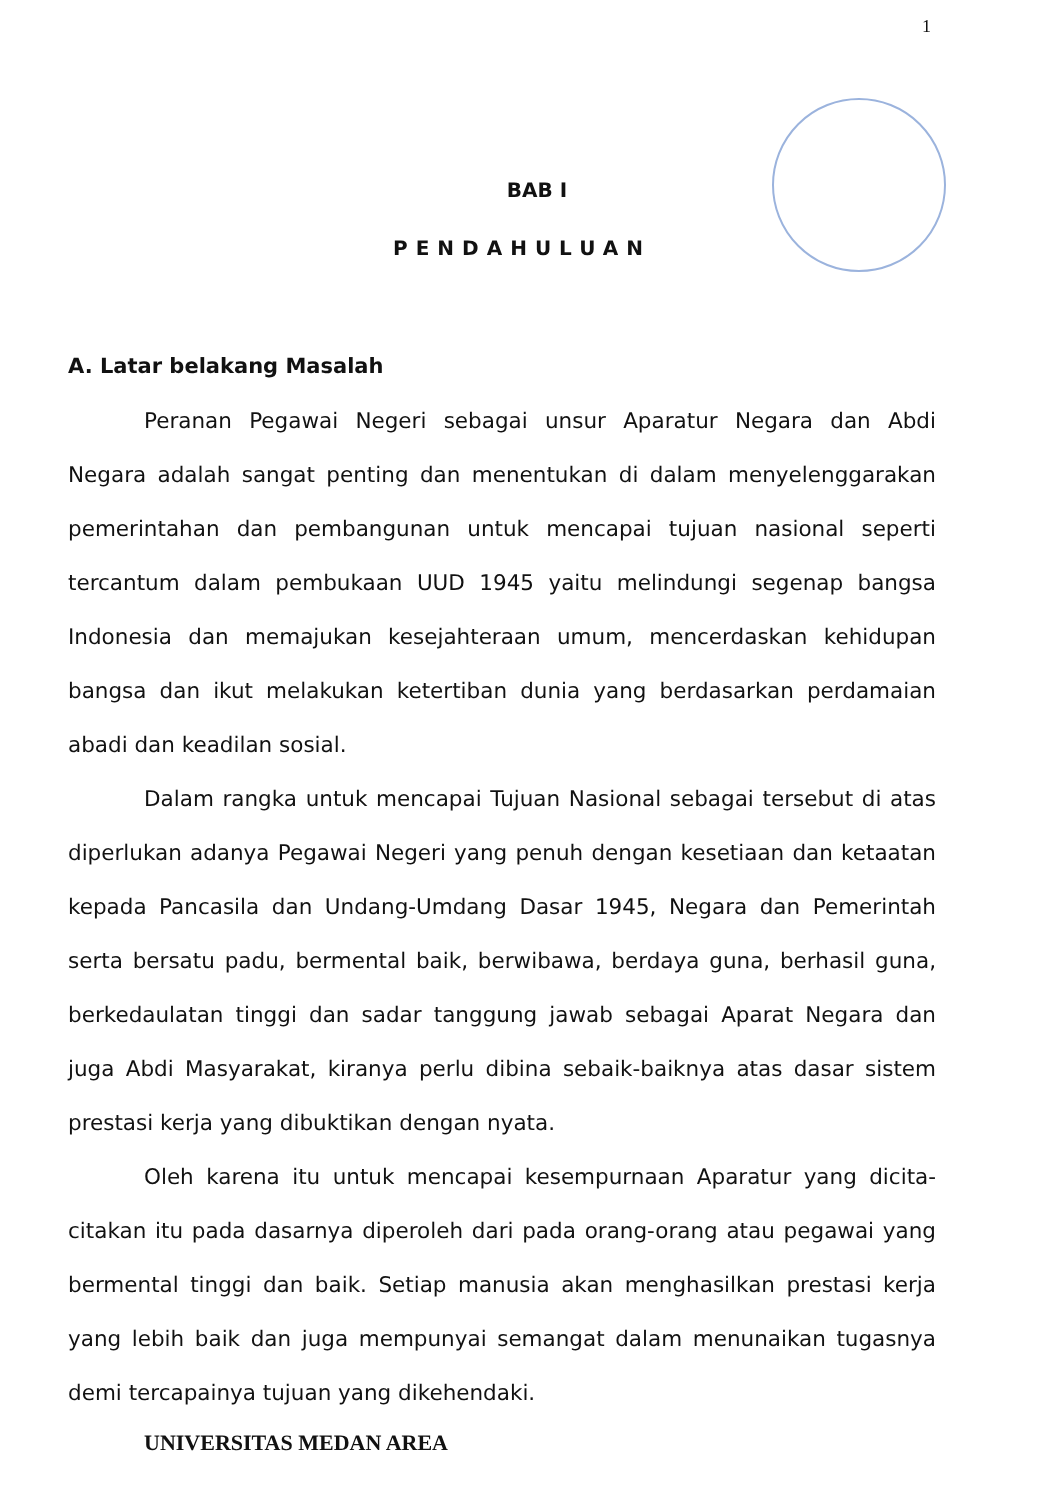1
BAB I
PENDAHULUAN
A. Latar belakang Masalah
Peranan Pegawai Negeri sebagai unsur Aparatur Negara dan Abdi Negara adalah sangat penting dan menentukan di dalam menyelenggarakan pemerintahan dan pembangunan untuk mencapai tujuan nasional seperti tercantum dalam pembukaan UUD 1945 yaitu melindungi segenap bangsa Indonesia dan memajukan kesejahteraan umum, mencerdaskan kehidupan bangsa dan ikut melakukan ketertiban dunia yang berdasarkan perdamaian abadi dan keadilan sosial.
Dalam rangka untuk mencapai Tujuan Nasional sebagai tersebut di atas diperlukan adanya Pegawai Negeri yang penuh dengan kesetiaan dan ketaatan kepada Pancasila dan Undang-Umdang Dasar 1945, Negara dan Pemerintah serta bersatu padu, bermental baik, berwibawa, berdaya guna, berhasil guna, berkedaulatan tinggi dan sadar tanggung jawab sebagai Aparat Negara dan juga Abdi Masyarakat, kiranya perlu dibina sebaik-baiknya atas dasar sistem prestasi kerja yang dibuktikan dengan nyata.
Oleh karena itu untuk mencapai kesempurnaan Aparatur yang dicita-citakan itu pada dasarnya diperoleh dari pada orang-orang atau pegawai yang bermental tinggi dan baik. Setiap manusia akan menghasilkan prestasi kerja yang lebih baik dan juga mempunyai semangat dalam menunaikan tugasnya demi tercapainya tujuan yang dikehendaki.
UNIVERSITAS MEDAN AREA